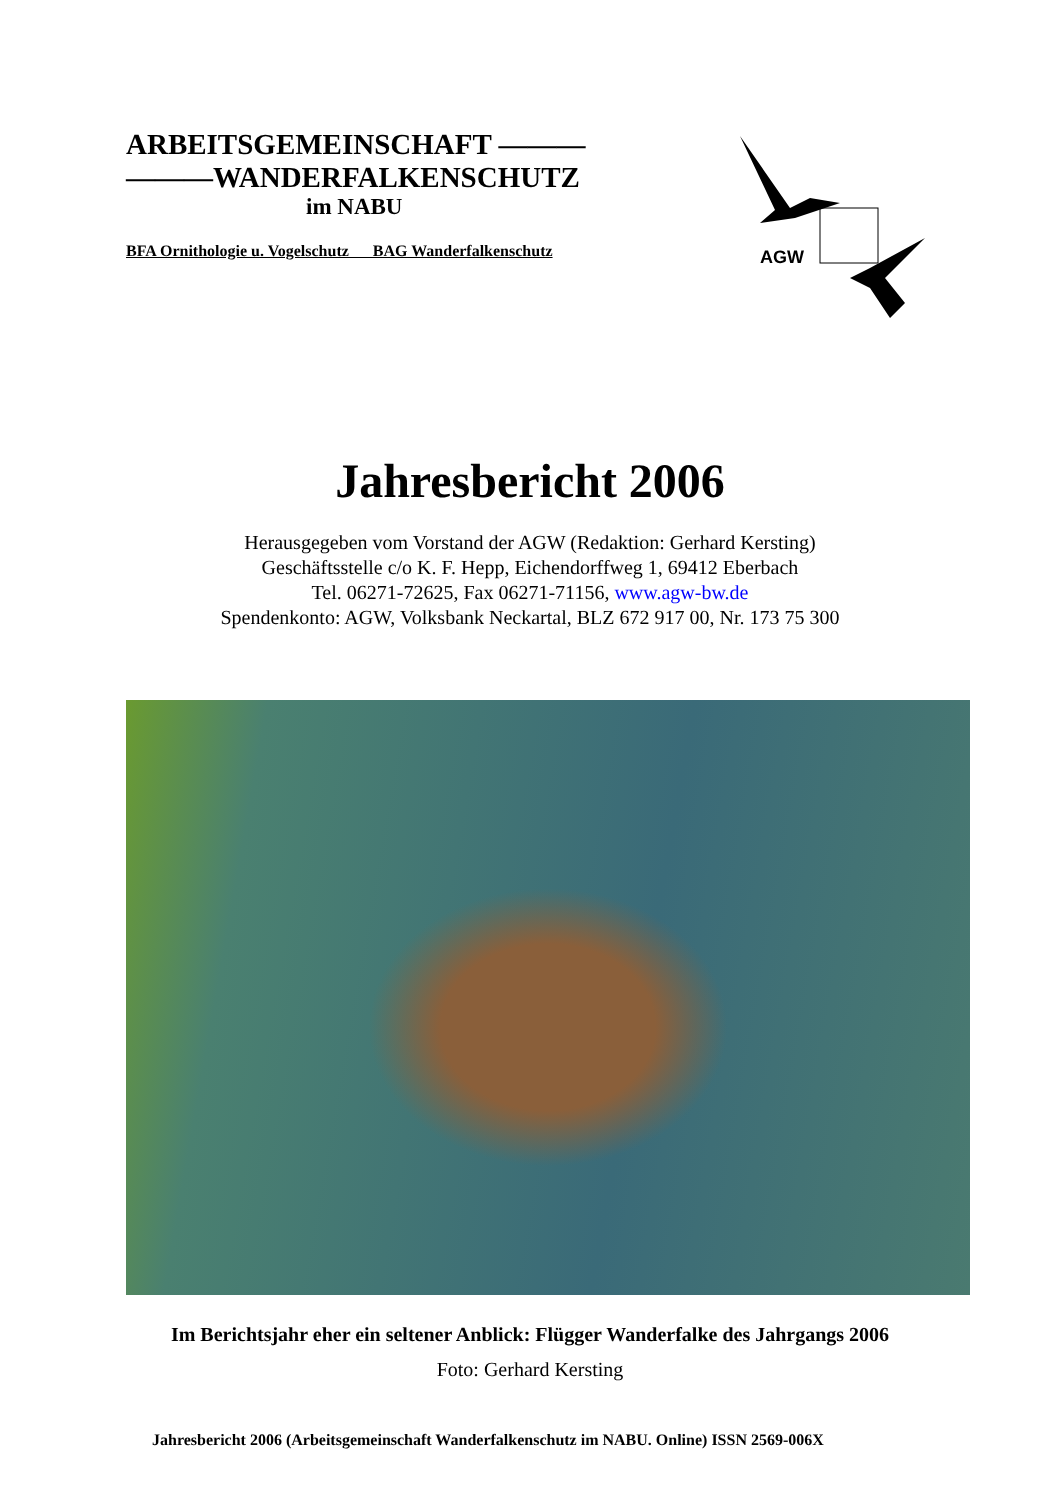ARBEITSGEMEINSCHAFT ———
———WANDERFALKENSCHUTZ
im NABU
BFA Ornithologie u. Vogelschutz BAG Wanderfalkenschutz
AGW
Jahresbericht 2006
Herausgegeben vom Vorstand der AGW (Redaktion: Gerhard Kersting)
Geschäftsstelle c/o K. F. Hepp, Eichendorffweg 1, 69412 Eberbach
Tel. 06271-72625, Fax 06271-71156, www.agw-bw.de
Spendenkonto: AGW, Volksbank Neckartal, BLZ 672 917 00, Nr. 173 75 300
Im Berichtsjahr eher ein seltener Anblick: Flügger Wanderfalke des Jahrgangs 2006
Foto: Gerhard Kersting
Jahresbericht 2006 (Arbeitsgemeinschaft Wanderfalkenschutz im NABU. Online) ISSN 2569-006X